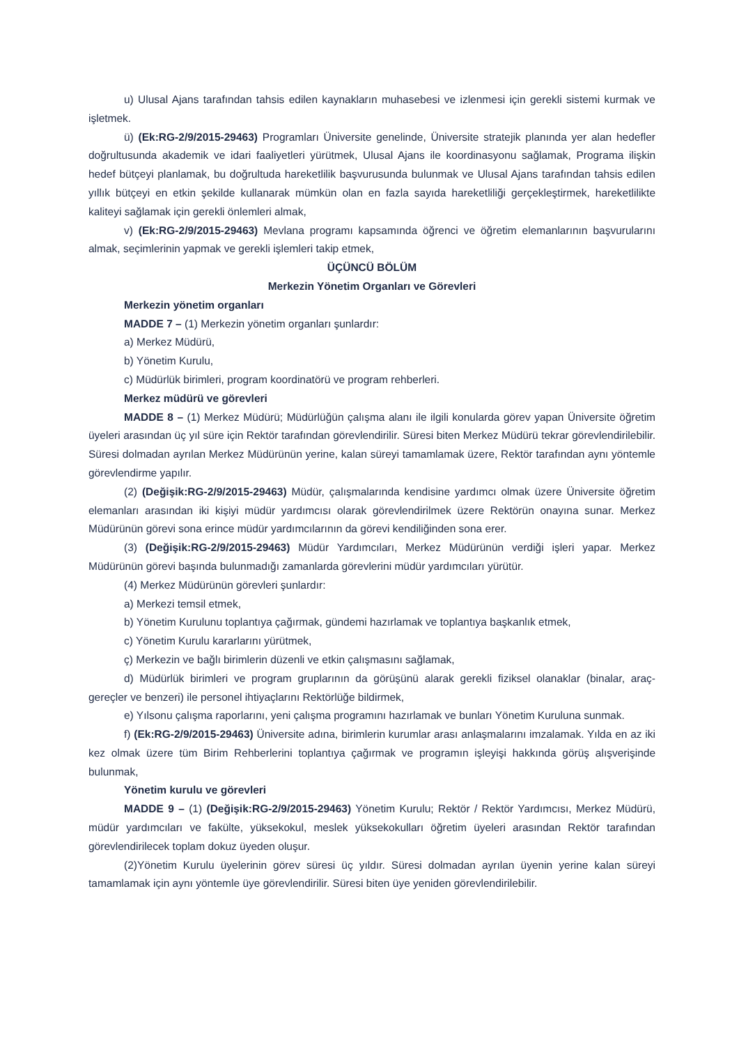u) Ulusal Ajans tarafından tahsis edilen kaynakların muhasebesi ve izlenmesi için gerekli sistemi kurmak ve işletmek.
ü) (Ek:RG-2/9/2015-29463) Programları Üniversite genelinde, Üniversite stratejik planında yer alan hedefler doğrultusunda akademik ve idari faaliyetleri yürütmek, Ulusal Ajans ile koordinasyonu sağlamak, Programa ilişkin hedef bütçeyi planlamak, bu doğrultuda hareketlilik başvurusunda bulunmak ve Ulusal Ajans tarafından tahsis edilen yıllık bütçeyi en etkin şekilde kullanarak mümkün olan en fazla sayıda hareketliliği gerçekleştirmek, hareketlilikte kaliteyi sağlamak için gerekli önlemleri almak,
v) (Ek:RG-2/9/2015-29463) Mevlana programı kapsamında öğrenci ve öğretim elemanlarının başvurularını almak, seçimlerinin yapmak ve gerekli işlemleri takip etmek,
ÜÇÜNCÜ BÖLÜM
Merkezin Yönetim Organları ve Görevleri
Merkezin yönetim organları
MADDE 7 – (1) Merkezin yönetim organları şunlardır:
a) Merkez Müdürü,
b) Yönetim Kurulu,
c) Müdürlük birimleri, program koordinatörü ve program rehberleri.
Merkez müdürü ve görevleri
MADDE 8 – (1) Merkez Müdürü; Müdürlüğün çalışma alanı ile ilgili konularda görev yapan Üniversite öğretim üyeleri arasından üç yıl süre için Rektör tarafından görevlendirilir. Süresi biten Merkez Müdürü tekrar görevlendirilebilir. Süresi dolmadan ayrılan Merkez Müdürünün yerine, kalan süreyi tamamlamak üzere, Rektör tarafından aynı yöntemle görevlendirme yapılır.
(2) (Değişik:RG-2/9/2015-29463) Müdür, çalışmalarında kendisine yardımcı olmak üzere Üniversite öğretim elemanları arasından iki kişiyi müdür yardımcısı olarak görevlendirilmek üzere Rektörün onayına sunar. Merkez Müdürünün görevi sona erince müdür yardımcılarının da görevi kendiliğinden sona erer.
(3) (Değişik:RG-2/9/2015-29463) Müdür Yardımcıları, Merkez Müdürünün verdiği işleri yapar. Merkez Müdürünün görevi başında bulunmadığı zamanlarda görevlerini müdür yardımcıları yürütür.
(4) Merkez Müdürünün görevleri şunlardır:
a) Merkezi temsil etmek,
b) Yönetim Kurulunu toplantıya çağırmak, gündemi hazırlamak ve toplantıya başkanlık etmek,
c) Yönetim Kurulu kararlarını yürütmek,
ç) Merkezin ve bağlı birimlerin düzenli ve etkin çalışmasını sağlamak,
d) Müdürlük birimleri ve program gruplarının da görüşünü alarak gerekli fiziksel olanaklar (binalar, araç- gereçler ve benzeri) ile personel ihtiyaçlarını Rektörlüğe bildirmek,
e) Yılsonu çalışma raporlarını, yeni çalışma programını hazırlamak ve bunları Yönetim Kuruluna sunmak.
f) (Ek:RG-2/9/2015-29463) Üniversite adına, birimlerin kurumlar arası anlaşmalarını imzalamak. Yılda en az iki kez olmak üzere tüm Birim Rehberlerini toplantıya çağırmak ve programın işleyişi hakkında görüş alışverişinde bulunmak,
Yönetim kurulu ve görevleri
MADDE 9 – (1) (Değişik:RG-2/9/2015-29463) Yönetim Kurulu; Rektör / Rektör Yardımcısı, Merkez Müdürü, müdür yardımcıları ve fakülte, yüksekokul, meslek yüksekokulları öğretim üyeleri arasından Rektör tarafından görevlendirilecek toplam dokuz üyeden oluşur.
(2)Yönetim Kurulu üyelerinin görev süresi üç yıldır. Süresi dolmadan ayrılan üyenin yerine kalan süreyi tamamlamak için aynı yöntemle üye görevlendirilir. Süresi biten üye yeniden görevlendirilebilir.